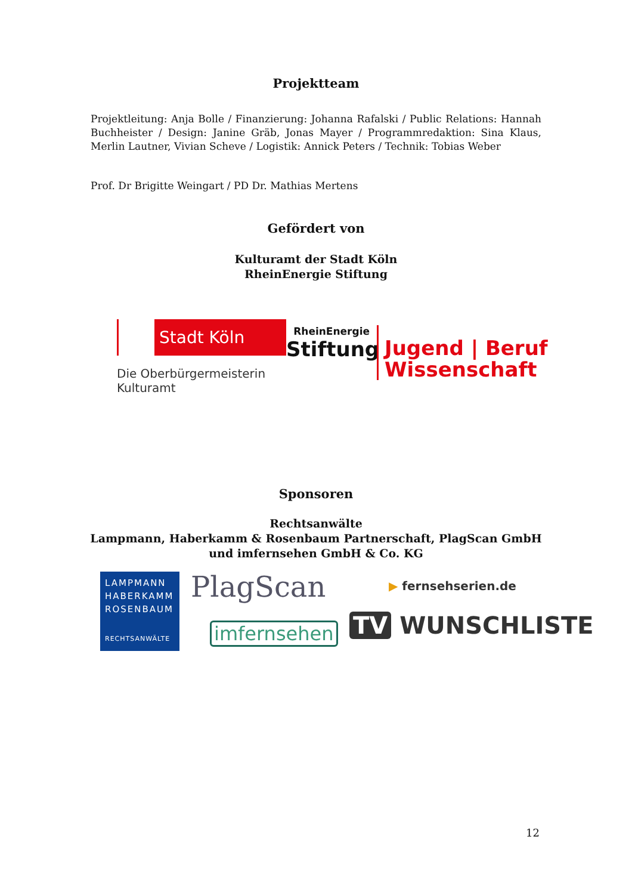Projektteam
Projektleitung: Anja Bolle / Finanzierung: Johanna Rafalski / Public Relations: Hannah Buchheister / Design: Janine Gräb, Jonas Mayer / Programmredaktion: Sina Klaus, Merlin Lautner, Vivian Scheve / Logistik: Annick Peters / Technik: Tobias Weber
Prof. Dr Brigitte Weingart / PD Dr. Mathias Mertens
Gefördert von
Kulturamt der Stadt Köln
RheinEnergie Stiftung
Stadt Köln
Die Oberbürgermeisterin
Kulturamt
RheinEnergie
Stiftung
Jugend | Beruf
Wissenschaft
Sponsoren
Rechtsanwälte
Lampmann, Haberkamm & Rosenbaum Partnerschaft, PlagScan GmbH
und imfernsehen GmbH & Co. KG
LAMPMANN
HABERKAMM
ROSENBAUM
RECHTSANWÄLTE
PlagScan
imfernsehen
▶ fernsehserien.de
TV WUNSCHLISTE
12